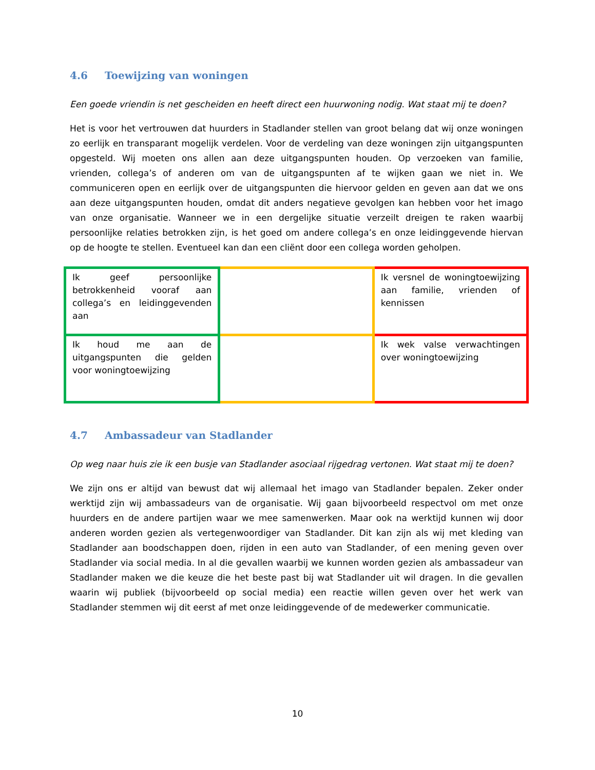4.6 Toewijzing van woningen
Een goede vriendin is net gescheiden en heeft direct een huurwoning nodig. Wat staat mij te doen?
Het is voor het vertrouwen dat huurders in Stadlander stellen van groot belang dat wij onze woningen zo eerlijk en transparant mogelijk verdelen. Voor de verdeling van deze woningen zijn uitgangspunten opgesteld. Wij moeten ons allen aan deze uitgangspunten houden. Op verzoeken van familie, vrienden, collega’s of anderen om van de uitgangspunten af te wijken gaan we niet in. We communiceren open en eerlijk over de uitgangspunten die hiervoor gelden en geven aan dat we ons aan deze uitgangspunten houden, omdat dit anders negatieve gevolgen kan hebben voor het imago van onze organisatie. Wanneer we in een dergelijke situatie verzeilt dreigen te raken waarbij persoonlijke relaties betrokken zijn, is het goed om andere collega’s en onze leidinggevende hiervan op de hoogte te stellen. Eventueel kan dan een cliënt door een collega worden geholpen.
| Ik geef persoonlijke betrokkenheid vooraf aan collega’s en leidinggevenden aan | | Ik versnel de woningtoewijzing aan familie, vrienden of kennissen |
| Ik houd me aan de uitgangspunten die gelden voor woningtoewijzing | | Ik wek valse verwachtingen over woningtoewijzing |
4.7 Ambassadeur van Stadlander
Op weg naar huis zie ik een busje van Stadlander asociaal rijgedrag vertonen. Wat staat mij te doen?
We zijn ons er altijd van bewust dat wij allemaal het imago van Stadlander bepalen. Zeker onder werktijd zijn wij ambassadeurs van de organisatie. Wij gaan bijvoorbeeld respectvol om met onze huurders en de andere partijen waar we mee samenwerken. Maar ook na werktijd kunnen wij door anderen worden gezien als vertegenwoordiger van Stadlander. Dit kan zijn als wij met kleding van Stadlander aan boodschappen doen, rijden in een auto van Stadlander, of een mening geven over Stadlander via social media. In al die gevallen waarbij we kunnen worden gezien als ambassadeur van Stadlander maken we die keuze die het beste past bij wat Stadlander uit wil dragen. In die gevallen waarin wij publiek (bijvoorbeeld op social media) een reactie willen geven over het werk van Stadlander stemmen wij dit eerst af met onze leidinggevende of de medewerker communicatie.
10